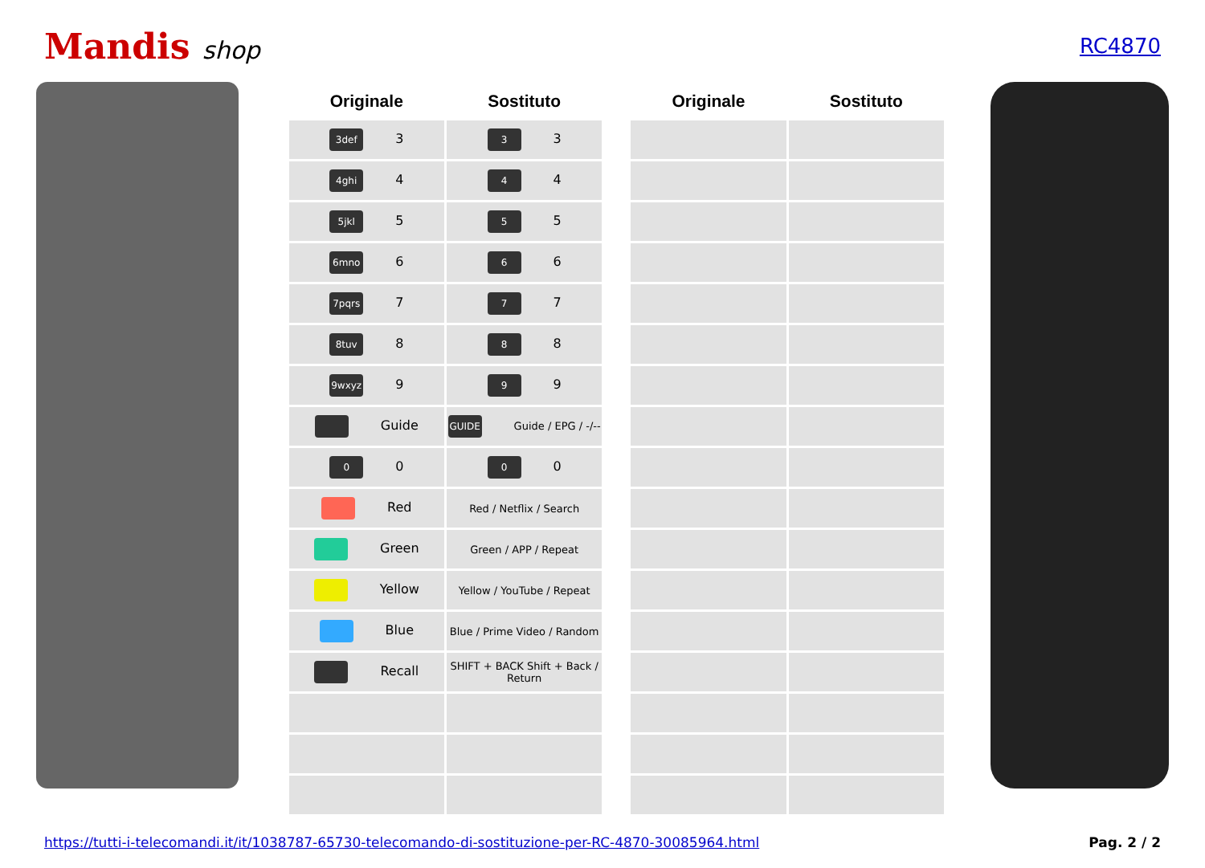Mandis shop
RC4870
| Originale | Sostituto |
| --- | --- |
| 3def 3 | 3 3 |
| 4ghi 4 | 4 4 |
| 5jkl 5 | 5 5 |
| 6mno 6 | 6 6 |
| 7pqrs 7 | 7 7 |
| 8tuv 8 | 8 8 |
| 9wxyz 9 | 9 9 |
| Guide | GUIDE Guide / EPG / -/-- |
| 0 0 | 0 0 |
| Red | Red / Netflix / Search |
| Green | Green / APP / Repeat |
| Yellow | Yellow / YouTube / Repeat |
| Blue | Blue / Prime Video / Random |
| Recall | SHIFT + BACK Shift + Back / Return |
| Originale | Sostituto |
| --- | --- |
https://tutti-i-telecomandi.it/it/1038787-65730-telecomando-di-sostituzione-per-RC-4870-30085964.html Pag. 2 / 2